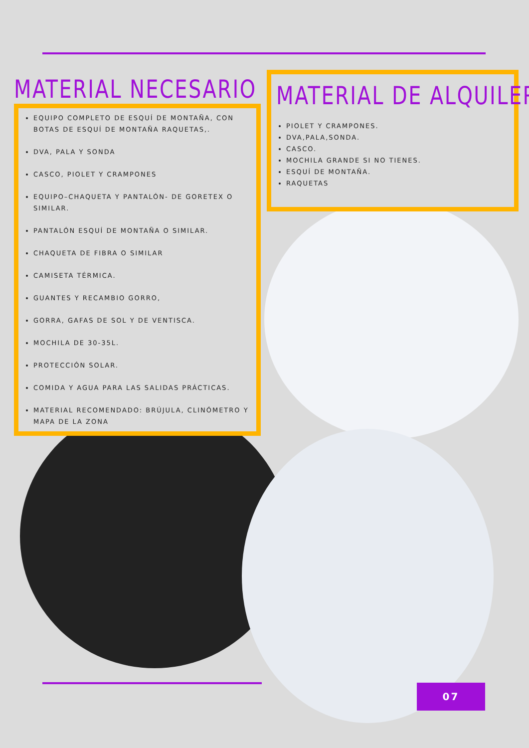MATERIAL NECESARIO
EQUIPO COMPLETO DE ESQUÍ DE MONTAÑA, CON BOTAS DE ESQUÍ DE MONTAÑA RAQUETAS,.
DVA, PALA Y SONDA
CASCO, PIOLET Y CRAMPONES
EQUIPO–CHAQUETA Y PANTALÓN- DE GORETEX O SIMILAR.
PANTALÓN ESQUÍ DE MONTAÑA O SIMILAR.
CHAQUETA DE FIBRA O SIMILAR
CAMISETA TÉRMICA.
GUANTES Y RECAMBIO GORRO,
GORRA, GAFAS DE SOL Y DE VENTISCA.
MOCHILA DE 30-35L.
PROTECCIÓN SOLAR.
COMIDA Y AGUA PARA LAS SALIDAS PRÁCTICAS.
MATERIAL RECOMENDADO: BRÚJULA, CLINÓMETRO Y MAPA DE LA ZONA
MATERIAL DE ALQUILER
PIOLET Y CRAMPONES.
DVA,PALA,SONDA.
CASCO.
MOCHILA GRANDE SI NO TIENES.
ESQUÍ DE MONTAÑA.
RAQUETAS
07